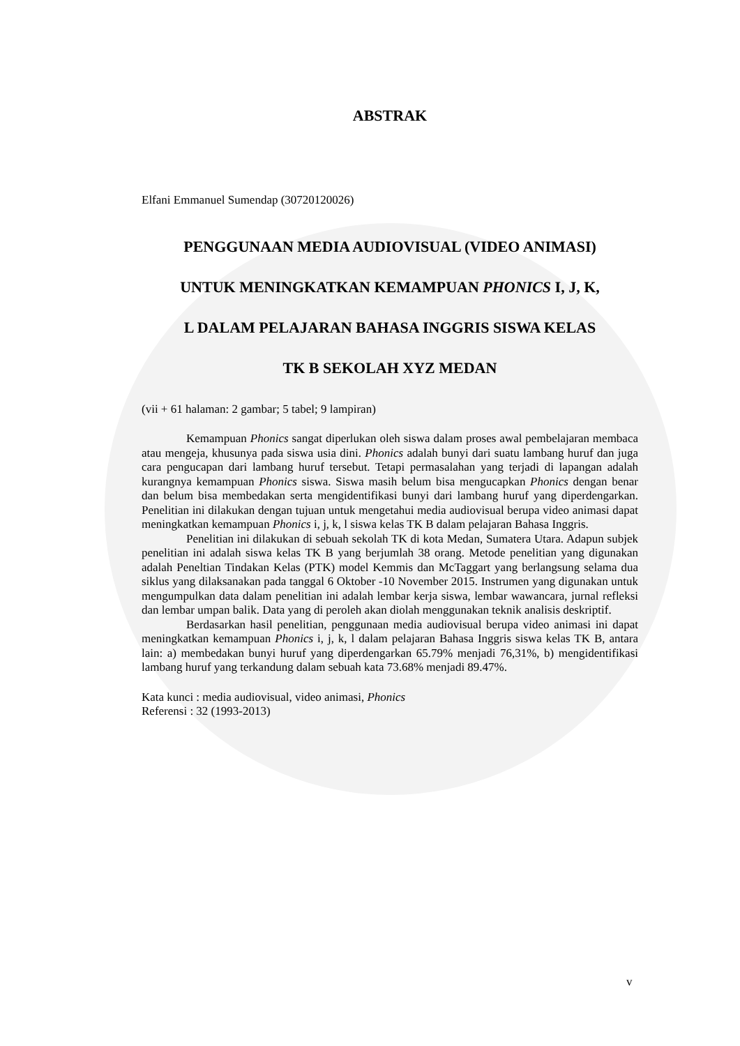ABSTRAK
Elfani Emmanuel Sumendap (30720120026)
PENGGUNAAN MEDIA AUDIOVISUAL (VIDEO ANIMASI)
UNTUK MENINGKATKAN KEMAMPUAN PHONICS I, J, K,
L DALAM PELAJARAN BAHASA INGGRIS SISWA KELAS
TK B SEKOLAH XYZ MEDAN
(vii + 61 halaman: 2 gambar; 5 tabel; 9 lampiran)
Kemampuan Phonics sangat diperlukan oleh siswa dalam proses awal pembelajaran membaca atau mengeja, khusunya pada siswa usia dini. Phonics adalah bunyi dari suatu lambang huruf dan juga cara pengucapan dari lambang huruf tersebut. Tetapi permasalahan yang terjadi di lapangan adalah kurangnya kemampuan Phonics siswa. Siswa masih belum bisa mengucapkan Phonics dengan benar dan belum bisa membedakan serta mengidentifikasi bunyi dari lambang huruf yang diperdengarkan. Penelitian ini dilakukan dengan tujuan untuk mengetahui media audiovisual berupa video animasi dapat meningkatkan kemampuan Phonics i, j, k, l siswa kelas TK B dalam pelajaran Bahasa Inggris.
Penelitian ini dilakukan di sebuah sekolah TK di kota Medan, Sumatera Utara. Adapun subjek penelitian ini adalah siswa kelas TK B yang berjumlah 38 orang. Metode penelitian yang digunakan adalah Peneltian Tindakan Kelas (PTK) model Kemmis dan McTaggart yang berlangsung selama dua siklus yang dilaksanakan pada tanggal 6 Oktober -10 November 2015. Instrumen yang digunakan untuk mengumpulkan data dalam penelitian ini adalah lembar kerja siswa, lembar wawancara, jurnal refleksi dan lembar umpan balik. Data yang di peroleh akan diolah menggunakan teknik analisis deskriptif.
Berdasarkan hasil penelitian, penggunaan media audiovisual berupa video animasi ini dapat meningkatkan kemampuan Phonics i, j, k, l dalam pelajaran Bahasa Inggris siswa kelas TK B, antara lain: a) membedakan bunyi huruf yang diperdengarkan 65.79% menjadi 76,31%, b) mengidentifikasi lambang huruf yang terkandung dalam sebuah kata 73.68% menjadi 89.47%.
Kata kunci : media audiovisual, video animasi, Phonics
Referensi : 32 (1993-2013)
v